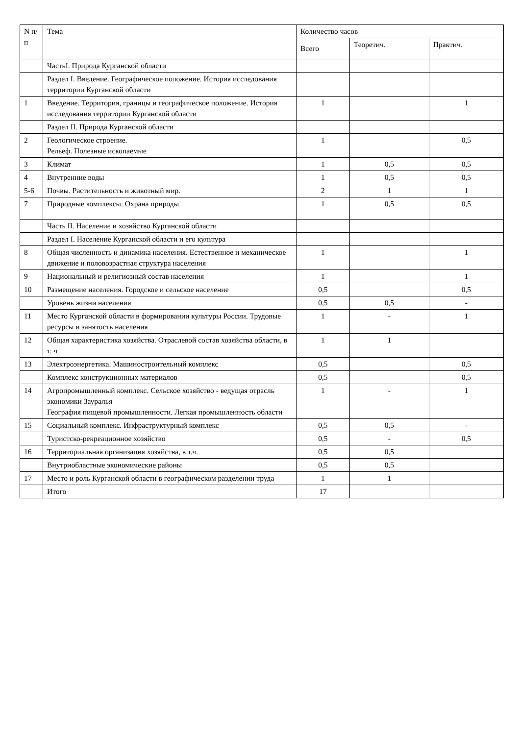| N п/п | Тема | Количество часов | | |
| --- | --- | --- | --- | --- |
| | | Всего | Теоретич. | Практич. |
| | ЧастьI. Природа Курганской области | | | |
| | Раздел I. Введение. Географическое положение. История исследования территории Курганской области | | | |
| 1 | Введение. Территория, границы и географическое положение. История исследования территории Курганской области | 1 | | 1 |
| | Раздел II. Природа Курганской области | | | |
| 2 | Геологическое строение. Рельеф. Полезные ископаемые | 1 | | 0,5 |
| 3 | Климат | 1 | 0,5 | 0,5 |
| 4 | Внутренние воды | 1 | 0,5 | 0,5 |
| 5-6 | Почвы. Растительность и животный мир. | 2 | 1 | 1 |
| 7 | Природные комплексы. Охрана природы | 1 | 0,5 | 0,5 |
| | Часть II. Население и хозяйство Курганской области | | | |
| | Раздел I. Население Курганской области и его культура | | | |
| 8 | Общая численность и динамика населения. Естественное и механическое движение и половозрастная структура населения | 1 | | 1 |
| 9 | Национальный и религиозный состав населения | 1 | | 1 |
| 10 | Размещение населения. Городское и сельское население | 0,5 | | 0,5 |
| | Уровень жизни населения | 0,5 | 0,5 | - |
| 11 | Место Курганской области в формировании культуры России. Трудовые ресурсы и занятость населения | 1 | - | 1 |
| 12 | Общая характеристика хозяйства. Отраслевой состав хозяйства области, в т. ч | 1 | 1 | |
| 13 | Электроэнергетика. Машиностроительный комплекс | 0,5 | | 0,5 |
| | Комплекс конструкционных материалов | 0,5 | | 0,5 |
| 14 | Агропромышленный комплекс. Сельское хозяйство - ведущая отрасль экономики Зауралья География пищевой промышленности. Легкая промышленность области | 1 | - | 1 |
| 15 | Социальный комплекс. Инфраструктурный комплекс | 0,5 | 0,5 | - |
| | Туристско-рекреационное хозяйство | 0,5 | - | 0,5 |
| 16 | Территориальная организация хозяйства, в т.ч. | 0,5 | 0,5 | |
| | Внутриобластные экономические районы | 0,5 | 0,5 | |
| 17 | Место и роль Курганской области в географическом разделении труда | 1 | 1 | |
| | Итого | 17 | | |